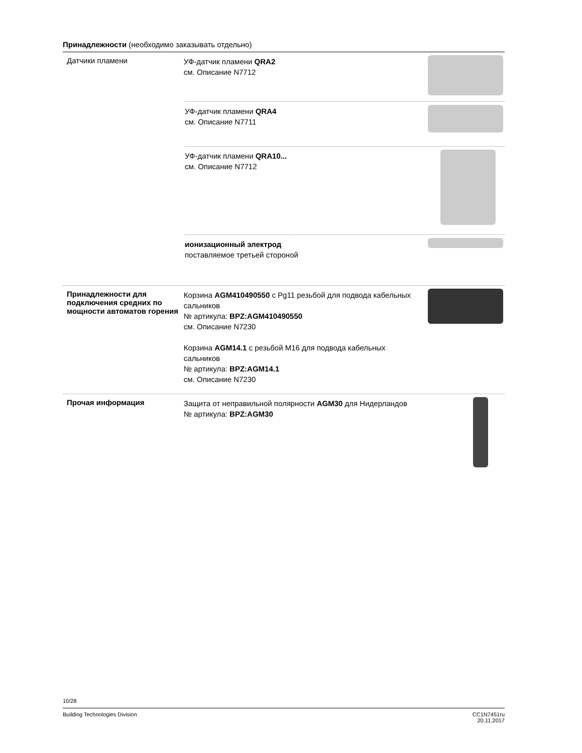Принадлежности (необходимо заказывать отдельно)
Датчики пламени
УФ-датчик пламени QRA2
см. Описание N7712
УФ-датчик пламени QRA4
см. Описание N7711
УФ-датчик пламени QRA10...
см. Описание N7712
ионизационный электрод
поставляемое третьей стороной
Принадлежности для подключения средних по мощности автоматов горения
Корзина AGM410490550 с Pg11 резьбой для подвода кабельных сальников
№ артикула: BPZ:AGM410490550
см. Описание N7230
Корзина AGM14.1 с резьбой M16 для подвода кабельных сальников
№ артикула: BPZ:AGM14.1
см. Описание N7230
Прочая информация
Защита от неправильной полярности AGM30 для Нидерландов
№ артикула: BPZ:AGM30
10/28
Building Technologies Division CC1N7451ru
20.11.2017